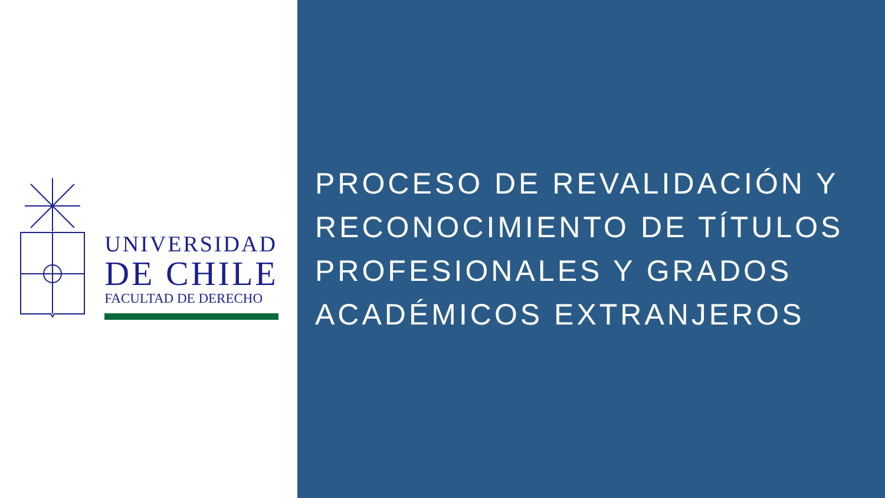UNIVERSIDAD
DE CHILE
FACULTAD DE DERECHO
PROCESO DE REVALIDACIÓN Y
RECONOCIMIENTO DE TÍTULOS
PROFESIONALES Y GRADOS
ACADÉMICOS EXTRANJEROS